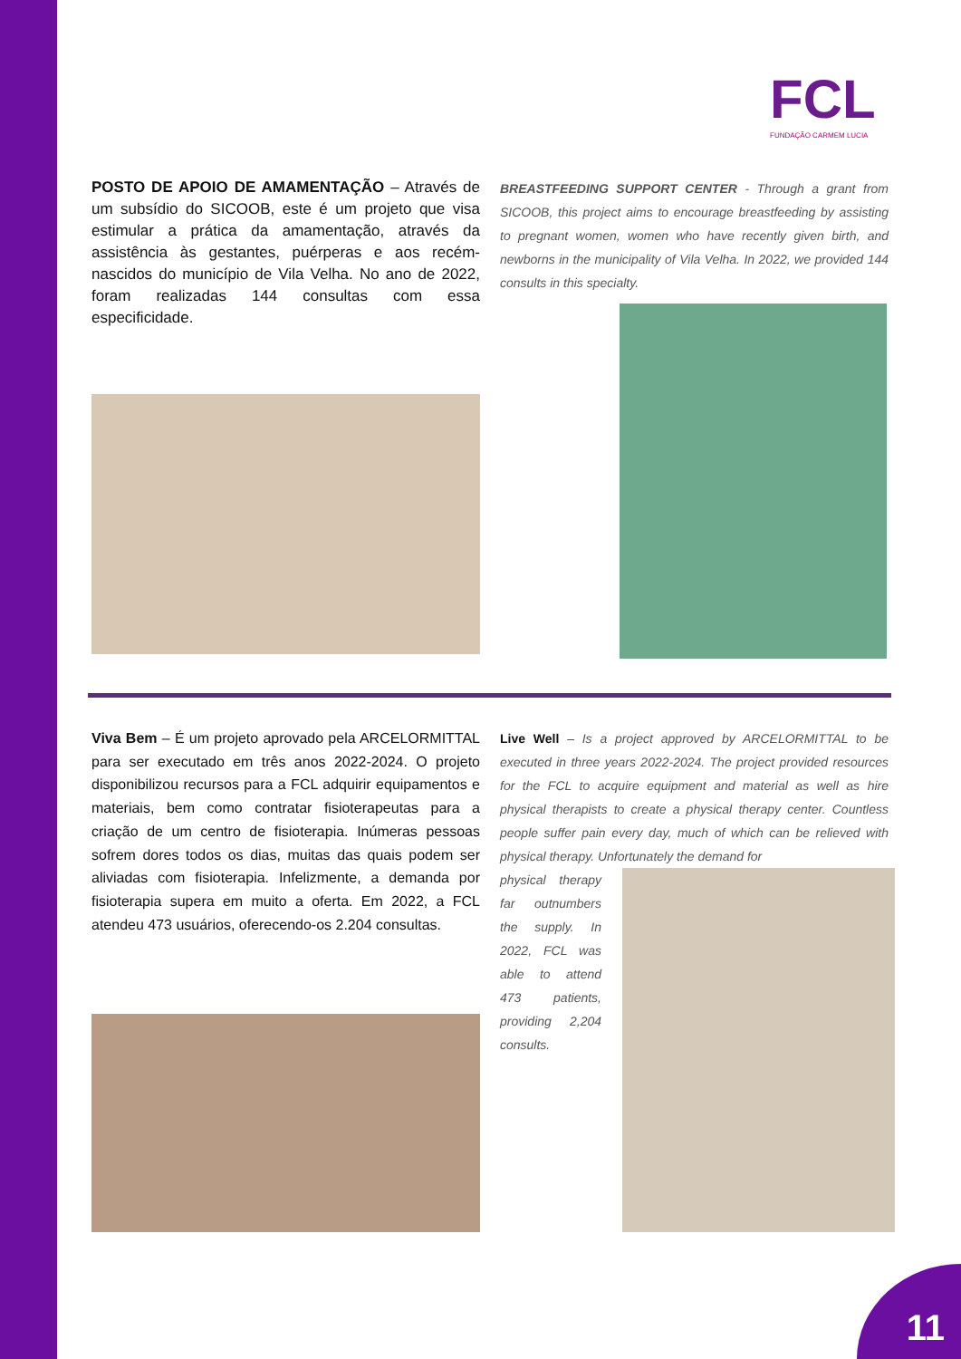FCL
FUNDAÇÃO CARMEM LUCIA
POSTO DE APOIO DE AMAMENTAÇÃO – Através de um subsídio do SICOOB, este é um projeto que visa estimular a prática da amamentação, através da assistência às gestantes, puérperas e aos recém-nascidos do município de Vila Velha. No ano de 2022, foram realizadas 144 consultas com essa especificidade.
BREASTFEEDING SUPPORT CENTER - Through a grant from SICOOB, this project aims to encourage breastfeeding by assisting to pregnant women, women who have recently given birth, and newborns in the municipality of Vila Velha. In 2022, we provided 144 consults in this specialty.
Viva Bem – É um projeto aprovado pela ARCELORMITTAL para ser executado em três anos 2022-2024. O projeto disponibilizou recursos para a FCL adquirir equipamentos e materiais, bem como contratar fisioterapeutas para a criação de um centro de fisioterapia. Inúmeras pessoas sofrem dores todos os dias, muitas das quais podem ser aliviadas com fisioterapia. Infelizmente, a demanda por fisioterapia supera em muito a oferta. Em 2022, a FCL atendeu 473 usuários, oferecendo-os 2.204 consultas.
Live Well – Is a project approved by ARCELORMITTAL to be executed in three years 2022-2024. The project provided resources for the FCL to acquire equipment and material as well as hire physical therapists to create a physical therapy center. Countless people suffer pain every day, much of which can be relieved with physical therapy. Unfortunately the demand for
physical therapy far outnumbers the supply. In 2022, FCL was able to attend 473 patients, providing 2,204 consults.
11